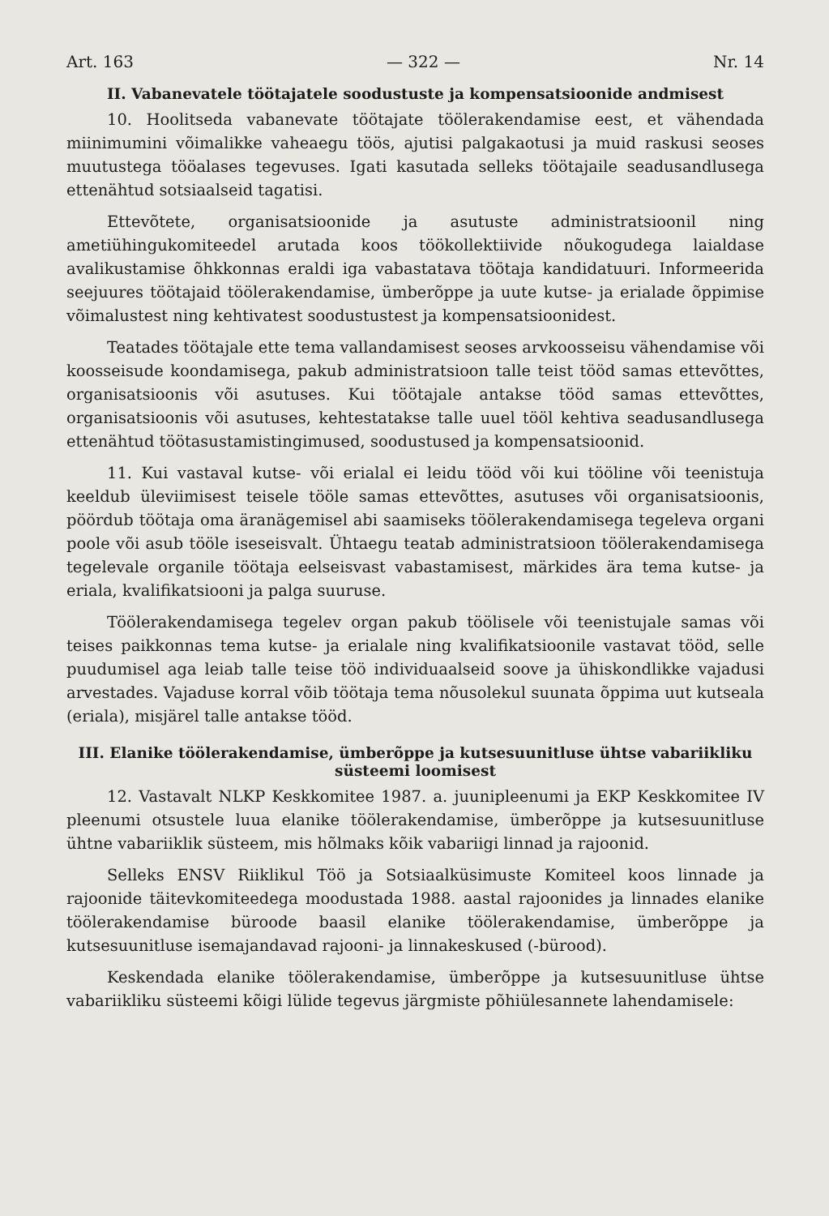Art. 163 — 322 — Nr. 14
II. Vabanevatele töötajatele soodustuste ja kompensatsioonide andmisest
10. Hoolitseda vabanevate töötajate töölerakendamise eest, et vähendada miinimumini võimalikke vaheaegu töös, ajutisi palgakaotusi ja muid raskusi seoses muutustega tööalases tegevuses. Igati kasutada selleks töötajaile seadusandlusega ettenähtud sotsiaalseid tagatisi.
Ettevõtete, organisatsioonide ja asutuste administratsioonil ning ametiühingukomiteedel arutada koos töökollektiivide nõukogudega laialdase avalikustamise õhkkonnas eraldi iga vabastatava töötaja kandidatuuri. Informeerida seejuures töötajaid töölerakendamise, ümberõppe ja uute kutse- ja erialade õppimise võimalustest ning kehtivatest soodustustest ja kompensatsioonidest.
Teatades töötajale ette tema vallandamisest seoses arvkoosseisu vähendamise või koosseisude koondamisega, pakub administratsioon talle teist tööd samas ettevõttes, organisatsioonis või asutuses. Kui töötajale antakse tööd samas ettevõttes, organisatsioonis või asutuses, kehtestatakse talle uuel tööl kehtiva seadusandlusega ettenähtud töötasustamistingimused, soodustused ja kompensatsioonid.
11. Kui vastaval kutse- või erialal ei leidu tööd või kui tööline või teenistuja keeldub üleviimisest teisele tööle samas ettevõttes, asutuses või organisatsioonis, pöördub töötaja oma äranägemisel abi saamiseks töölerakendamisega tegeleva organi poole või asub tööle iseseisvalt. Ühtaegu teatab administratsioon töölerakendamisega tegelevale organile töötaja eelseisvast vabastamisest, märkides ära tema kutse- ja eriala, kvalifikatsiooni ja palga suuruse.
Töölerakendamisega tegelev organ pakub töölisele või teenistujale samas või teises paikkonnas tema kutse- ja erialale ning kvalifikatsioonile vastavat tööd, selle puudumisel aga leiab talle teise töö individuaalseid soove ja ühiskondlikke vajadusi arvestades. Vajaduse korral võib töötaja tema nõusolekul suunata õppima uut kutseala (eriala), misjärel talle antakse tööd.
III. Elanike töölerakendamise, ümberõppe ja kutsesuunitluse ühtse vabariikliku süsteemi loomisest
12. Vastavalt NLKP Keskkomitee 1987. a. juunipleenumi ja EKP Keskkomitee IV pleenumi otsustele luua elanike töölerakendamise, ümberõppe ja kutsesuunitluse ühtne vabariiklik süsteem, mis hõlmaks kõik vabariigi linnad ja rajoonid.
Selleks ENSV Riiklikul Töö ja Sotsiaalküsimuste Komiteel koos linnade ja rajoonide täitevkomiteedega moodustada 1988. aastal rajoonides ja linnades elanike töölerakendamise büroode baasil elanike töölerakendamise, ümberõppe ja kutsesuunitluse isemajandavad rajooni- ja linnakeskused (-bürood).
Keskendada elanike töölerakendamise, ümberõppe ja kutsesuunitluse ühtse vabariikliku süsteemi kõigi lülide tegevus järgmiste põhiülesannete lahendamisele: